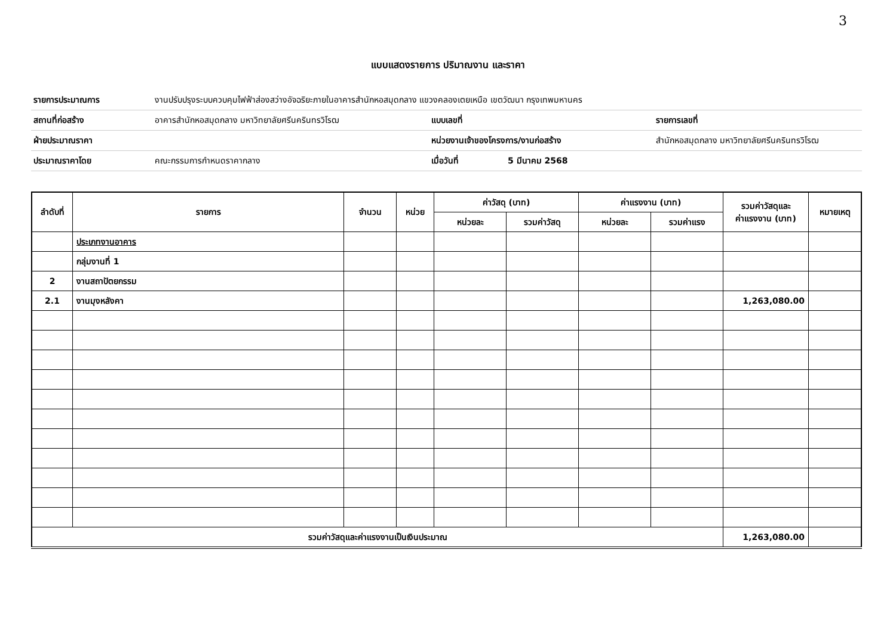3
แบบแสดงรายการ ปริมาณงาน และราคา
| รายการประมาณการ | งานปรับปรุงระบบควบคุมไฟฟ้าส่องสว่างอัจฉริยะภายในอาคารสำนักหอสมุดกลาง แขวงคลองเตยเหนือ เขตวัฒนา กรุงเทพมหานคร | | | |
| สถานที่ก่อสร้าง | อาคารสำนักหอสมุดกลาง มหาวิทยาลัยศรีนครินทรวิโรฒ | แบบเลขที่ | | รายการเลขที่ |
| ฝ่ายประมาณราคา | | หน่วยงานเจ้าของโครงการ/งานก่อสร้าง | | สำนักหอสมุดกลาง มหาวิทยาลัยศรีนครินทรวิโรฒ |
| ประมาณราคาโดย | คณะกรรมการกำหนดราคากลาง | เมื่อวันที่ | 5 มีนาคม 2568 | |
| ลำดับที่ | รายการ | จำนวน | หน่วย | ค่าวัสดุ (บาท) | | ค่าแรงงาน (บาท) | | รวมค่าวัสดุและ ค่าแรงงาน (บาท) | หมายเหตุ |
| --- | --- | --- | --- | --- | --- | --- | --- | --- | --- |
| | | | | หน่วยละ | รวมค่าวัสดุ | หน่วยละ | รวมค่าแรง | | |
| | ประเภทงานอาคาร | | | | | | | | |
| | กลุ่มงานที่ 1 | | | | | | | | |
| 2 | งานสถาปัตยกรรม | | | | | | | | |
| 2.1 | งานมุงหลังคา | | | | | | | 1,263,080.00 | |
| รวมค่าวัสดุและค่าแรงงานเป็นเงินประมาณ | | | | | | | | 1,263,080.00 | |